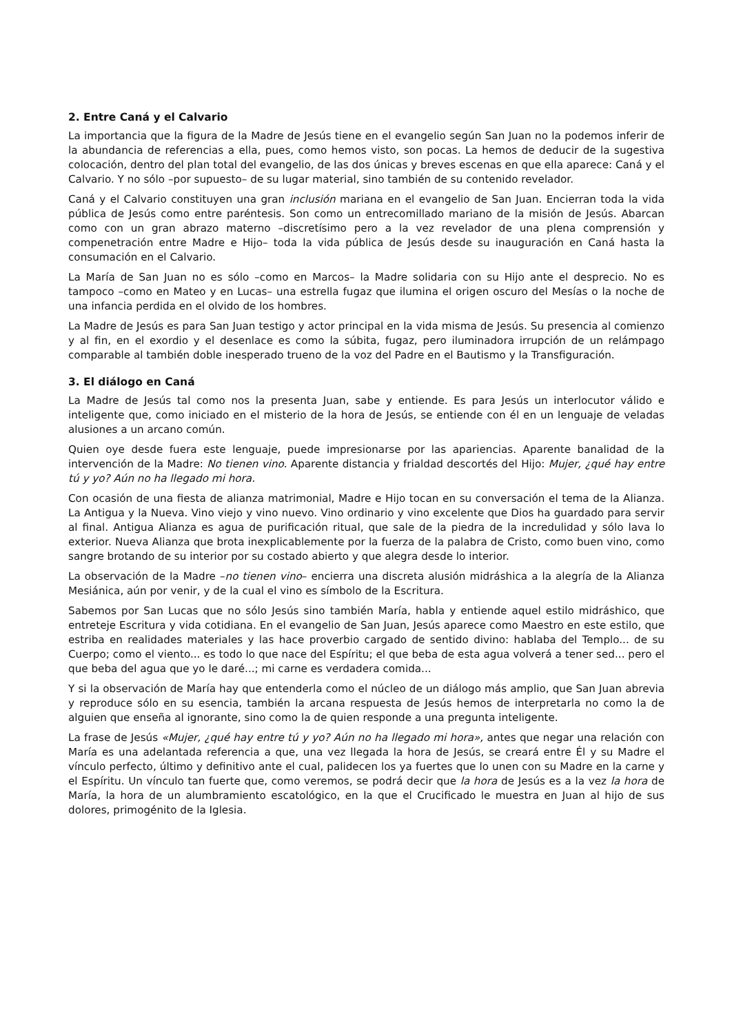2. Entre Caná y el Calvario
La importancia que la figura de la Madre de Jesús tiene en el evangelio según San Juan no la podemos inferir de la abundancia de referencias a ella, pues, como hemos visto, son pocas. La hemos de deducir de la sugestiva colocación, dentro del plan total del evangelio, de las dos únicas y breves escenas en que ella aparece: Caná y el Calvario. Y no sólo –por supuesto– de su lugar material, sino también de su contenido revelador.
Caná y el Calvario constituyen una gran inclusión mariana en el evangelio de San Juan. Encierran toda la vida pública de Jesús como entre paréntesis. Son como un entrecomillado mariano de la misión de Jesús. Abarcan como con un gran abrazo materno –discretísimo pero a la vez revelador de una plena comprensión y compenetración entre Madre e Hijo– toda la vida pública de Jesús desde su inauguración en Caná hasta la consumación en el Calvario.
La María de San Juan no es sólo –como en Marcos– la Madre solidaria con su Hijo ante el desprecio. No es tampoco –como en Mateo y en Lucas– una estrella fugaz que ilumina el origen oscuro del Mesías o la noche de una infancia perdida en el olvido de los hombres.
La Madre de Jesús es para San Juan testigo y actor principal en la vida misma de Jesús. Su presencia al comienzo y al fin, en el exordio y el desenlace es como la súbita, fugaz, pero iluminadora irrupción de un relámpago comparable al también doble inesperado trueno de la voz del Padre en el Bautismo y la Transfiguración.
3. El diálogo en Caná
La Madre de Jesús tal como nos la presenta Juan, sabe y entiende. Es para Jesús un interlocutor válido e inteligente que, como iniciado en el misterio de la hora de Jesús, se entiende con él en un lenguaje de veladas alusiones a un arcano común.
Quien oye desde fuera este lenguaje, puede impresionarse por las apariencias. Aparente banalidad de la intervención de la Madre: No tienen vino. Aparente distancia y frialdad descortés del Hijo: Mujer, ¿qué hay entre tú y yo? Aún no ha llegado mi hora.
Con ocasión de una fiesta de alianza matrimonial, Madre e Hijo tocan en su conversación el tema de la Alianza. La Antigua y la Nueva. Vino viejo y vino nuevo. Vino ordinario y vino excelente que Dios ha guardado para servir al final. Antigua Alianza es agua de purificación ritual, que sale de la piedra de la incredulidad y sólo lava lo exterior. Nueva Alianza que brota inexplicablemente por la fuerza de la palabra de Cristo, como buen vino, como sangre brotando de su interior por su costado abierto y que alegra desde lo interior.
La observación de la Madre –no tienen vino– encierra una discreta alusión midráshica a la alegría de la Alianza Mesiánica, aún por venir, y de la cual el vino es símbolo de la Escritura.
Sabemos por San Lucas que no sólo Jesús sino también María, habla y entiende aquel estilo midráshico, que entreteje Escritura y vida cotidiana. En el evangelio de San Juan, Jesús aparece como Maestro en este estilo, que estriba en realidades materiales y las hace proverbio cargado de sentido divino: hablaba del Templo... de su Cuerpo; como el viento... es todo lo que nace del Espíritu; el que beba de esta agua volverá a tener sed... pero el que beba del agua que yo le daré...; mi carne es verdadera comida...
Y si la observación de María hay que entenderla como el núcleo de un diálogo más amplio, que San Juan abrevia y reproduce sólo en su esencia, también la arcana respuesta de Jesús hemos de interpretarla no como la de alguien que enseña al ignorante, sino como la de quien responde a una pregunta inteligente.
La frase de Jesús «Mujer, ¿qué hay entre tú y yo? Aún no ha llegado mi hora», antes que negar una relación con María es una adelantada referencia a que, una vez llegada la hora de Jesús, se creará entre Él y su Madre el vínculo perfecto, último y definitivo ante el cual, palidecen los ya fuertes que lo unen con su Madre en la carne y el Espíritu. Un vínculo tan fuerte que, como veremos, se podrá decir que la hora de Jesús es a la vez la hora de María, la hora de un alumbramiento escatológico, en la que el Crucificado le muestra en Juan al hijo de sus dolores, primogénito de la Iglesia.